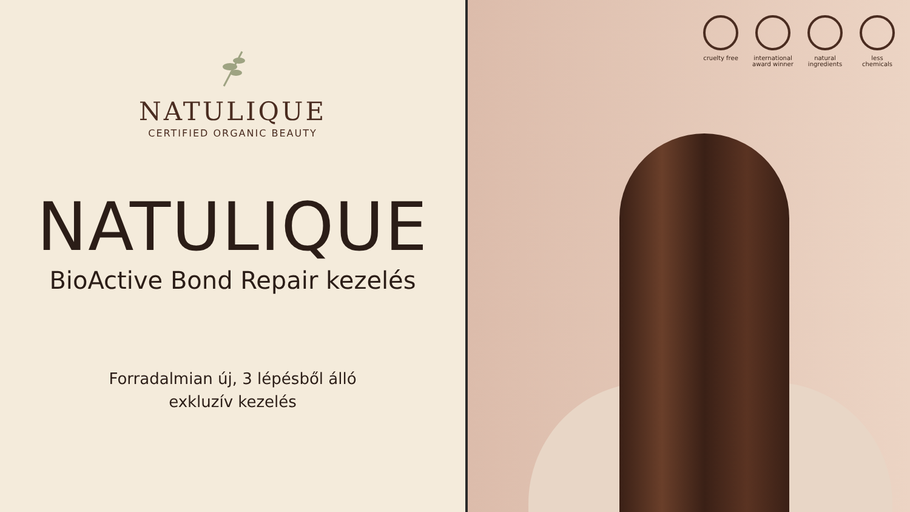NATULIQUE
CERTIFIED ORGANIC BEAUTY
NATULIQUE
BioActive Bond Repair kezelés
Forradalmian új, 3 lépésből álló
exkluzív kezelés
cruelty free
international award winner
natural ingredients
less chemicals